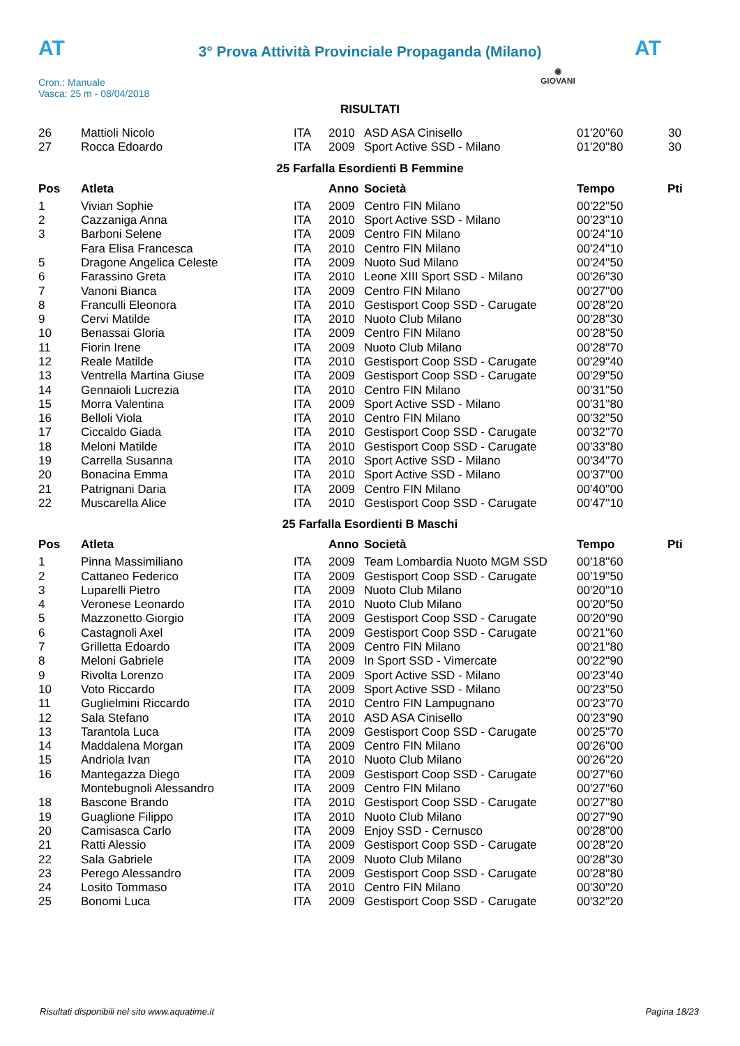AT
3° Prova Attività Provinciale Propaganda (Milano) AT
◉
GIOVANI
Cron.: Manuale
Vasca: 25 m - 08/04/2018
RISULTATI
| 26 | Mattioli Nicolo | ITA | 2010 | ASD ASA Cinisello | 01'20''60 | 30 |
| 27 | Rocca Edoardo | ITA | 2009 | Sport Active SSD - Milano | 01'20''80 | 30 |
25 Farfalla Esordienti B Femmine
| Pos | Atleta | | Anno | Società | Tempo | Pti |
| --- | --- | --- | --- | --- | --- | --- |
| 1 | Vivian Sophie | ITA | 2009 | Centro FIN Milano | 00'22''50 | |
| 2 | Cazzaniga Anna | ITA | 2010 | Sport Active SSD - Milano | 00'23''10 | |
| 3 | Barboni Selene | ITA | 2009 | Centro FIN Milano | 00'24''10 | |
| | Fara Elisa Francesca | ITA | 2010 | Centro FIN Milano | 00'24''10 | |
| 5 | Dragone Angelica Celeste | ITA | 2009 | Nuoto Sud Milano | 00'24''50 | |
| 6 | Farassino Greta | ITA | 2010 | Leone XIII Sport SSD - Milano | 00'26''30 | |
| 7 | Vanoni Bianca | ITA | 2009 | Centro FIN Milano | 00'27''00 | |
| 8 | Franculli Eleonora | ITA | 2010 | Gestisport Coop SSD - Carugate | 00'28''20 | |
| 9 | Cervi Matilde | ITA | 2010 | Nuoto Club Milano | 00'28''30 | |
| 10 | Benassai Gloria | ITA | 2009 | Centro FIN Milano | 00'28''50 | |
| 11 | Fiorin Irene | ITA | 2009 | Nuoto Club Milano | 00'28''70 | |
| 12 | Reale Matilde | ITA | 2010 | Gestisport Coop SSD - Carugate | 00'29''40 | |
| 13 | Ventrella Martina Giuse | ITA | 2009 | Gestisport Coop SSD - Carugate | 00'29''50 | |
| 14 | Gennaioli Lucrezia | ITA | 2010 | Centro FIN Milano | 00'31''50 | |
| 15 | Morra Valentina | ITA | 2009 | Sport Active SSD - Milano | 00'31''80 | |
| 16 | Belloli Viola | ITA | 2010 | Centro FIN Milano | 00'32''50 | |
| 17 | Ciccaldo Giada | ITA | 2010 | Gestisport Coop SSD - Carugate | 00'32''70 | |
| 18 | Meloni Matilde | ITA | 2010 | Gestisport Coop SSD - Carugate | 00'33''80 | |
| 19 | Carrella Susanna | ITA | 2010 | Sport Active SSD - Milano | 00'34''70 | |
| 20 | Bonacina Emma | ITA | 2010 | Sport Active SSD - Milano | 00'37''00 | |
| 21 | Patrignani Daria | ITA | 2009 | Centro FIN Milano | 00'40''00 | |
| 22 | Muscarella Alice | ITA | 2010 | Gestisport Coop SSD - Carugate | 00'47''10 | |
25 Farfalla Esordienti B Maschi
| Pos | Atleta | | Anno | Società | Tempo | Pti |
| --- | --- | --- | --- | --- | --- | --- |
| 1 | Pinna Massimiliano | ITA | 2009 | Team Lombardia Nuoto MGM SSD | 00'18''60 | |
| 2 | Cattaneo Federico | ITA | 2009 | Gestisport Coop SSD - Carugate | 00'19''50 | |
| 3 | Luparelli Pietro | ITA | 2009 | Nuoto Club Milano | 00'20''10 | |
| 4 | Veronese Leonardo | ITA | 2010 | Nuoto Club Milano | 00'20''50 | |
| 5 | Mazzonetto Giorgio | ITA | 2009 | Gestisport Coop SSD - Carugate | 00'20''90 | |
| 6 | Castagnoli Axel | ITA | 2009 | Gestisport Coop SSD - Carugate | 00'21''60 | |
| 7 | Grilletta Edoardo | ITA | 2009 | Centro FIN Milano | 00'21''80 | |
| 8 | Meloni Gabriele | ITA | 2009 | In Sport SSD - Vimercate | 00'22''90 | |
| 9 | Rivolta Lorenzo | ITA | 2009 | Sport Active SSD - Milano | 00'23''40 | |
| 10 | Voto Riccardo | ITA | 2009 | Sport Active SSD - Milano | 00'23''50 | |
| 11 | Guglielmini Riccardo | ITA | 2010 | Centro FIN Lampugnano | 00'23''70 | |
| 12 | Sala Stefano | ITA | 2010 | ASD ASA Cinisello | 00'23''90 | |
| 13 | Tarantola Luca | ITA | 2009 | Gestisport Coop SSD - Carugate | 00'25''70 | |
| 14 | Maddalena Morgan | ITA | 2009 | Centro FIN Milano | 00'26''00 | |
| 15 | Andriola Ivan | ITA | 2010 | Nuoto Club Milano | 00'26''20 | |
| 16 | Mantegazza Diego | ITA | 2009 | Gestisport Coop SSD - Carugate | 00'27''60 | |
| | Montebugnoli Alessandro | ITA | 2009 | Centro FIN Milano | 00'27''60 | |
| 18 | Bascone Brando | ITA | 2010 | Gestisport Coop SSD - Carugate | 00'27''80 | |
| 19 | Guaglione Filippo | ITA | 2010 | Nuoto Club Milano | 00'27''90 | |
| 20 | Camisasca Carlo | ITA | 2009 | Enjoy SSD - Cernusco | 00'28''00 | |
| 21 | Ratti Alessio | ITA | 2009 | Gestisport Coop SSD - Carugate | 00'28''20 | |
| 22 | Sala Gabriele | ITA | 2009 | Nuoto Club Milano | 00'28''30 | |
| 23 | Perego Alessandro | ITA | 2009 | Gestisport Coop SSD - Carugate | 00'28''80 | |
| 24 | Losito Tommaso | ITA | 2010 | Centro FIN Milano | 00'30''20 | |
| 25 | Bonomi Luca | ITA | 2009 | Gestisport Coop SSD - Carugate | 00'32''20 | |
Risultati disponibili nel sito www.aquatime.it Pagina 18/23